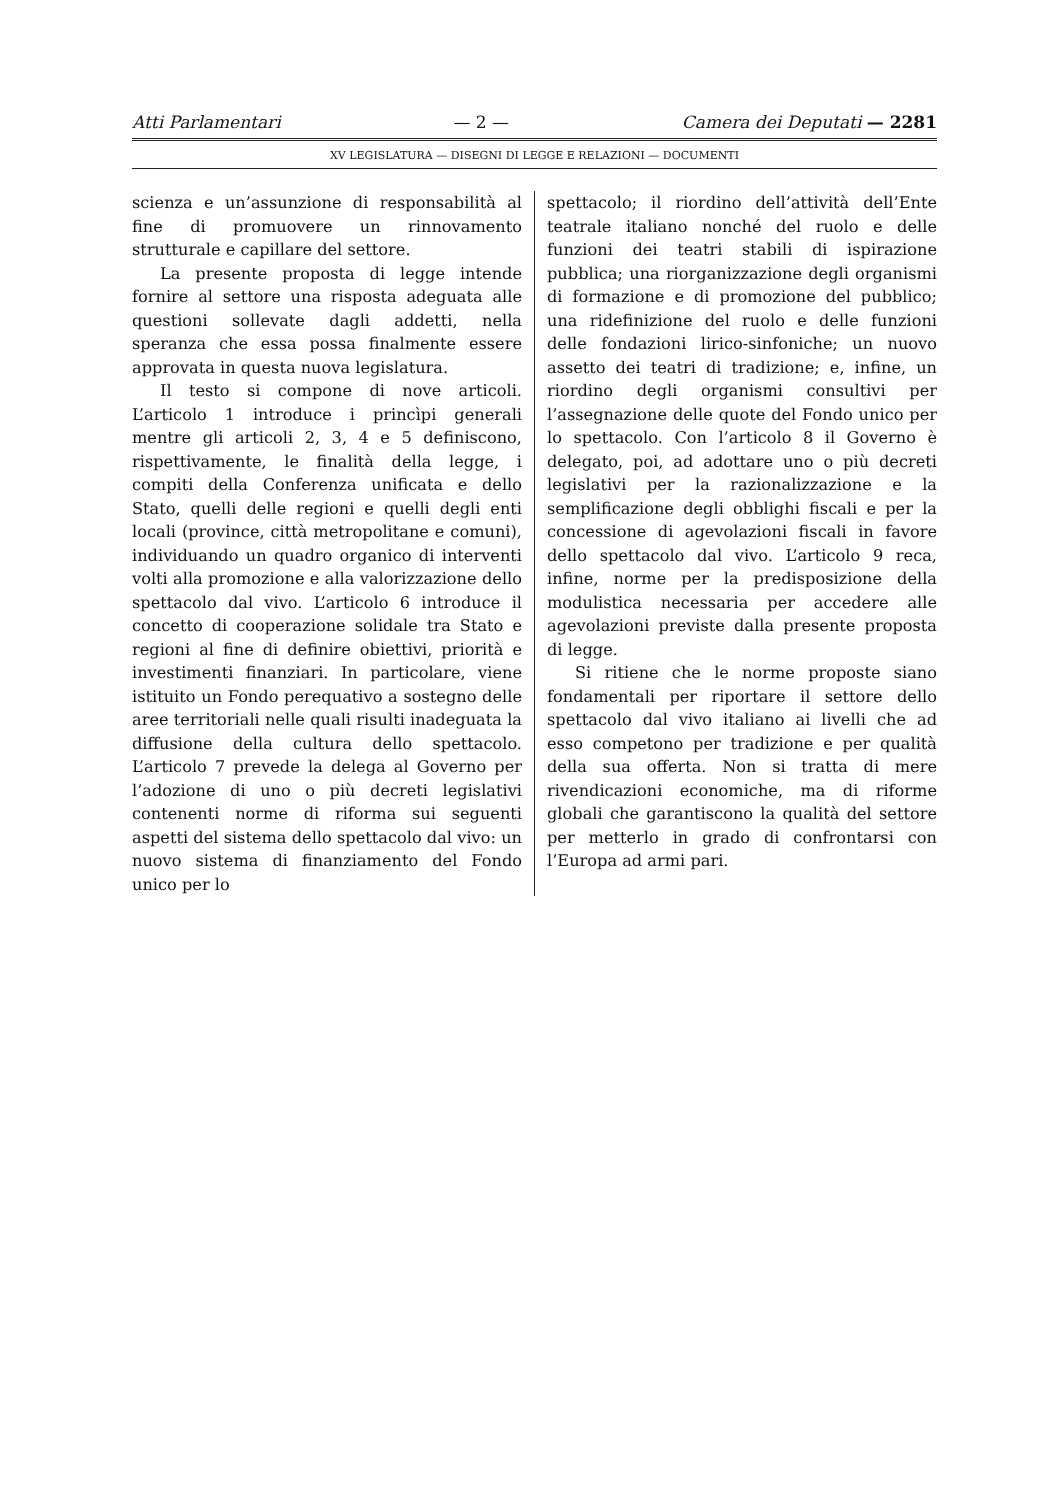Atti Parlamentari — 2 — Camera dei Deputati — 2281
XV LEGISLATURA — DISEGNI DI LEGGE E RELAZIONI — DOCUMENTI
scienza e un’assunzione di responsabilità al fine di promuovere un rinnovamento strutturale e capillare del settore.
La presente proposta di legge intende fornire al settore una risposta adeguata alle questioni sollevate dagli addetti, nella speranza che essa possa finalmente essere approvata in questa nuova legislatura.
Il testo si compone di nove articoli. L’articolo 1 introduce i princìpi generali mentre gli articoli 2, 3, 4 e 5 definiscono, rispettivamente, le finalità della legge, i compiti della Conferenza unificata e dello Stato, quelli delle regioni e quelli degli enti locali (province, città metropolitane e comuni), individuando un quadro organico di interventi volti alla promozione e alla valorizzazione dello spettacolo dal vivo. L’articolo 6 introduce il concetto di cooperazione solidale tra Stato e regioni al fine di definire obiettivi, priorità e investimenti finanziari. In particolare, viene istituito un Fondo perequativo a sostegno delle aree territoriali nelle quali risulti inadeguata la diffusione della cultura dello spettacolo. L’articolo 7 prevede la delega al Governo per l’adozione di uno o più decreti legislativi contenenti norme di riforma sui seguenti aspetti del sistema dello spettacolo dal vivo: un nuovo sistema di finanziamento del Fondo unico per lo
spettacolo; il riordino dell’attività dell’Ente teatrale italiano nonché del ruolo e delle funzioni dei teatri stabili di ispirazione pubblica; una riorganizzazione degli organismi di formazione e di promozione del pubblico; una ridefinizione del ruolo e delle funzioni delle fondazioni lirico-sinfoniche; un nuovo assetto dei teatri di tradizione; e, infine, un riordino degli organismi consultivi per l’assegnazione delle quote del Fondo unico per lo spettacolo. Con l’articolo 8 il Governo è delegato, poi, ad adottare uno o più decreti legislativi per la razionalizzazione e la semplificazione degli obblighi fiscali e per la concessione di agevolazioni fiscali in favore dello spettacolo dal vivo. L’articolo 9 reca, infine, norme per la predisposizione della modulistica necessaria per accedere alle agevolazioni previste dalla presente proposta di legge.
Si ritiene che le norme proposte siano fondamentali per riportare il settore dello spettacolo dal vivo italiano ai livelli che ad esso competono per tradizione e per qualità della sua offerta. Non si tratta di mere rivendicazioni economiche, ma di riforme globali che garantiscono la qualità del settore per metterlo in grado di confrontarsi con l’Europa ad armi pari.